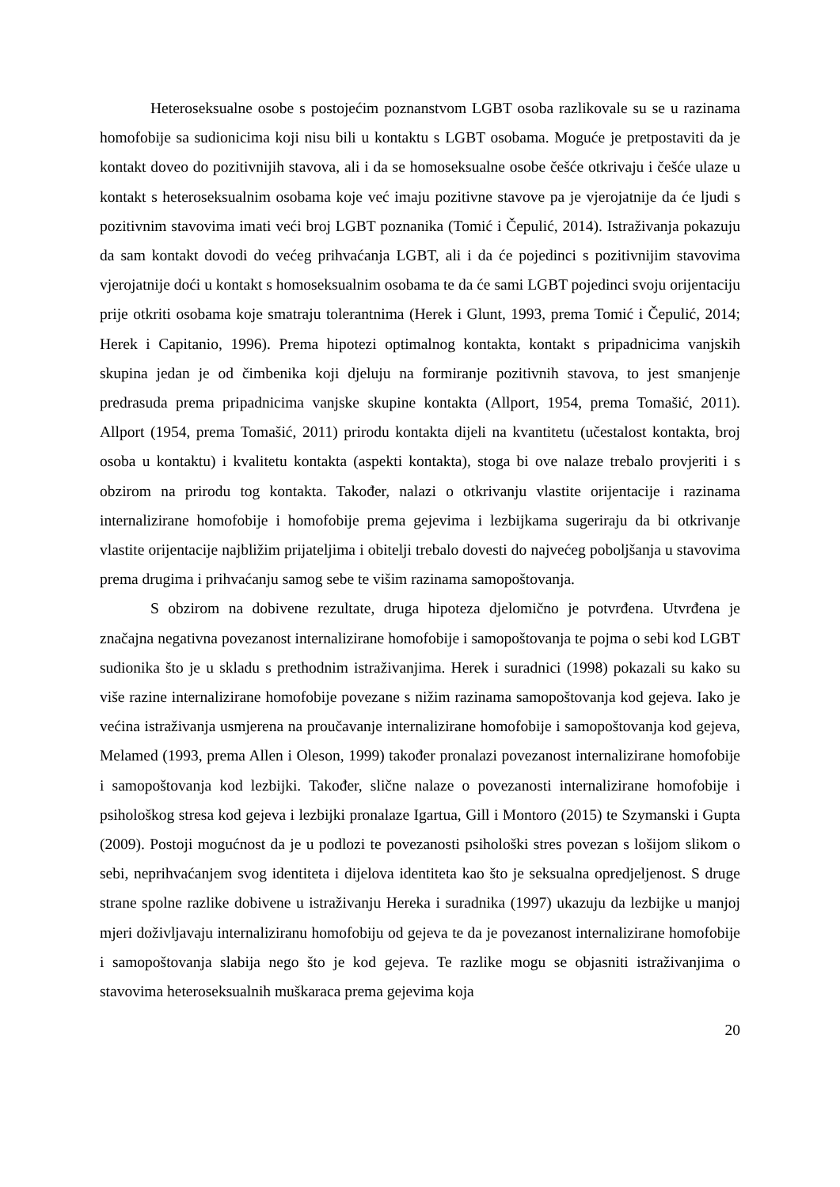Heteroseksualne osobe s postojećim poznanstvom LGBT osoba razlikovale su se u razinama homofobije sa sudionicima koji nisu bili u kontaktu s LGBT osobama. Moguće je pretpostaviti da je kontakt doveo do pozitivnijih stavova, ali i da se homoseksualne osobe češće otkrivaju i češće ulaze u kontakt s heteroseksualnim osobama koje već imaju pozitivne stavove pa je vjerojatnije da će ljudi s pozitivnim stavovima imati veći broj LGBT poznanika (Tomić i Čepulić, 2014). Istraživanja pokazuju da sam kontakt dovodi do većeg prihvaćanja LGBT, ali i da će pojedinci s pozitivnijim stavovima vjerojatnije doći u kontakt s homoseksualnim osobama te da će sami LGBT pojedinci svoju orijentaciju prije otkriti osobama koje smatraju tolerantnima (Herek i Glunt, 1993, prema Tomić i Čepulić, 2014; Herek i Capitanio, 1996). Prema hipotezi optimalnog kontakta, kontakt s pripadnicima vanjskih skupina jedan je od čimbenika koji djeluju na formiranje pozitivnih stavova, to jest smanjenje predrasuda prema pripadnicima vanjske skupine kontakta (Allport, 1954, prema Tomašić, 2011). Allport (1954, prema Tomašić, 2011) prirodu kontakta dijeli na kvantitetu (učestalost kontakta, broj osoba u kontaktu) i kvalitetu kontakta (aspekti kontakta), stoga bi ove nalaze trebalo provjeriti i s obzirom na prirodu tog kontakta. Također, nalazi o otkrivanju vlastite orijentacije i razinama internalizirane homofobije i homofobije prema gejevima i lezbijkama sugeriraju da bi otkrivanje vlastite orijentacije najbližim prijateljima i obitelji trebalo dovesti do najvećeg poboljšanja u stavovima prema drugima i prihvaćanju samog sebe te višim razinama samopoštovanja.
S obzirom na dobivene rezultate, druga hipoteza djelomično je potvrđena. Utvrđena je značajna negativna povezanost internalizirane homofobije i samopoštovanja te pojma o sebi kod LGBT sudionika što je u skladu s prethodnim istraživanjima. Herek i suradnici (1998) pokazali su kako su više razine internalizirane homofobije povezane s nižim razinama samopoštovanja kod gejeva. Iako je većina istraživanja usmjerena na proučavanje internalizirane homofobije i samopoštovanja kod gejeva, Melamed (1993, prema Allen i Oleson, 1999) također pronalazi povezanost internalizirane homofobije i samopoštovanja kod lezbijki. Također, slične nalaze o povezanosti internalizirane homofobije i psihološkog stresa kod gejeva i lezbijki pronalaze Igartua, Gill i Montoro (2015) te Szymanski i Gupta (2009). Postoji mogućnost da je u podlozi te povezanosti psihološki stres povezan s lošijom slikom o sebi, neprihvaćanjem svog identiteta i dijelova identiteta kao što je seksualna opredjeljenost. S druge strane spolne razlike dobivene u istraživanju Hereka i suradnika (1997) ukazuju da lezbijke u manjoj mjeri doživljavaju internaliziranu homofobiju od gejeva te da je povezanost internalizirane homofobije i samopoštovanja slabija nego što je kod gejeva. Te razlike mogu se objasniti istraživanjima o stavovima heteroseksualnih muškaraca prema gejevima koja
20